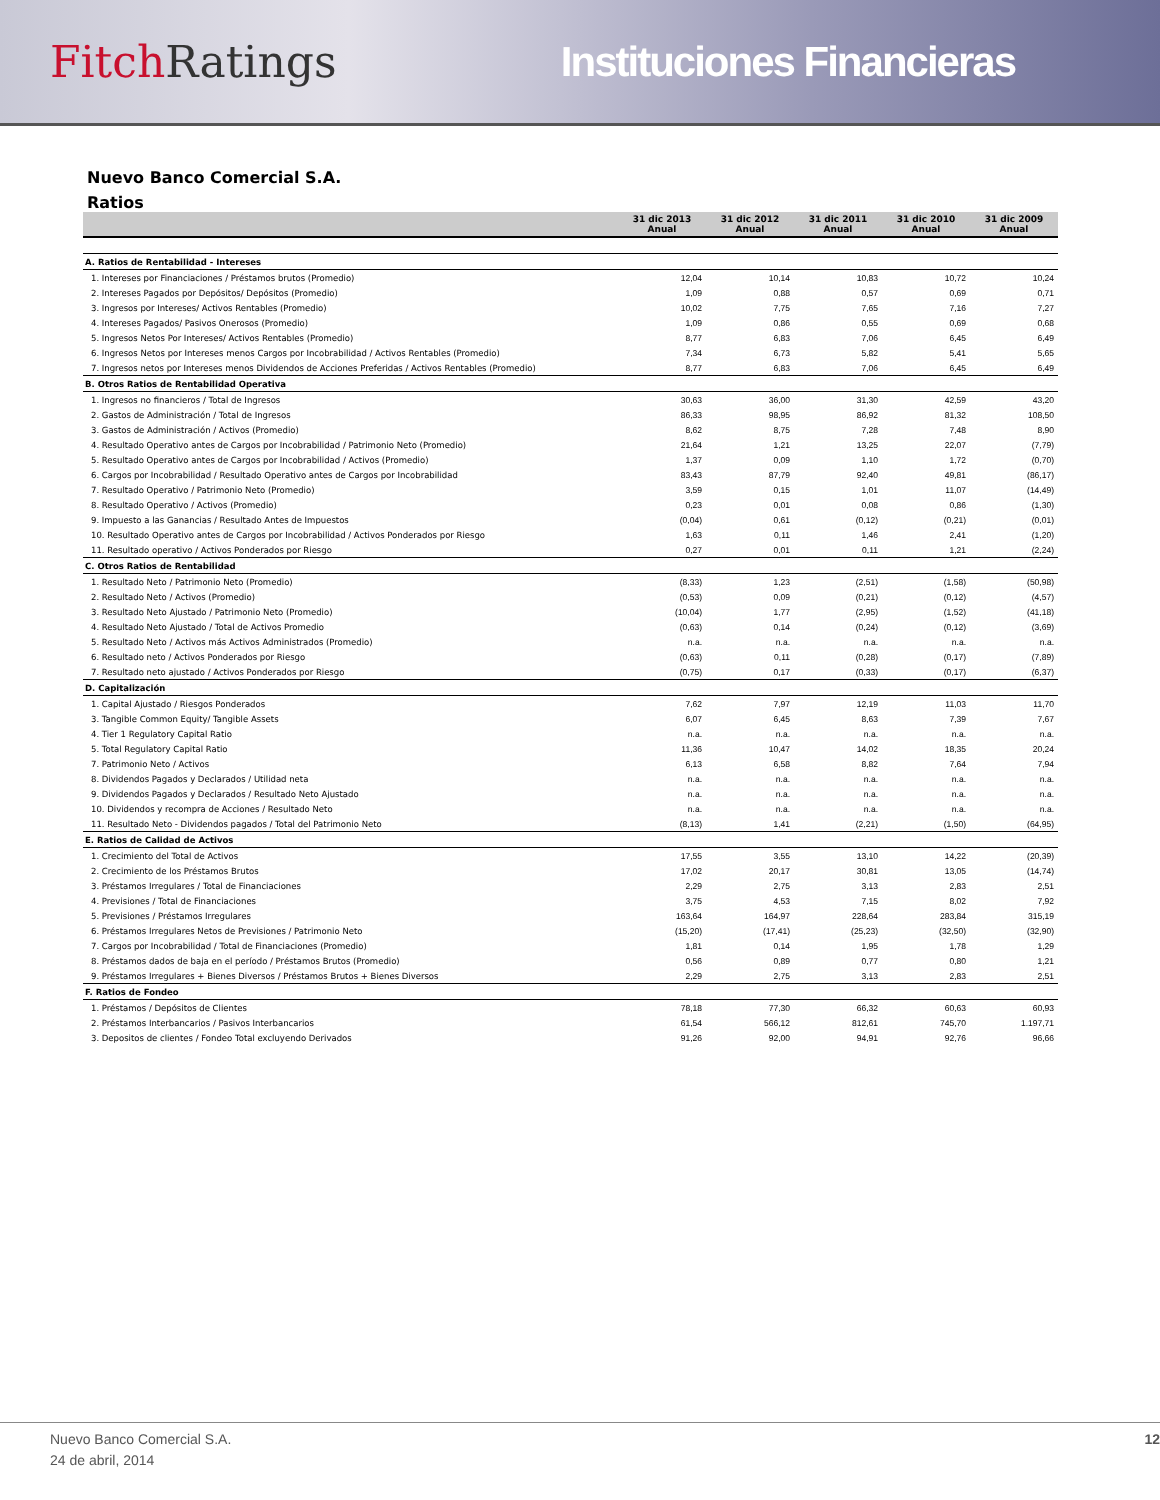Fitch Ratings Instituciones Financieras
Nuevo Banco Comercial S.A.
Ratios
| | 31 dic 2013 Anual | 31 dic 2012 Anual | 31 dic 2011 Anual | 31 dic 2010 Anual | 31 dic 2009 Anual |
| --- | --- | --- | --- | --- | --- |
| A. Ratios de Rentabilidad - Intereses | | | | | |
| 1. Intereses por Financiaciones / Préstamos brutos (Promedio) | 12,04 | 10,14 | 10,83 | 10,72 | 10,24 |
| 2. Intereses Pagados por Depósitos/ Depósitos (Promedio) | 1,09 | 0,88 | 0,57 | 0,69 | 0,71 |
| 3. Ingresos por Intereses/ Activos Rentables (Promedio) | 10,02 | 7,75 | 7,65 | 7,16 | 7,27 |
| 4. Intereses Pagados/ Pasivos Onerosos (Promedio) | 1,09 | 0,86 | 0,55 | 0,69 | 0,68 |
| 5. Ingresos Netos Por Intereses/ Activos Rentables (Promedio) | 8,77 | 6,83 | 7,06 | 6,45 | 6,49 |
| 6. Ingresos Netos por Intereses menos Cargos por Incobrabilidad / Activos Rentables (Promedio) | 7,34 | 6,73 | 5,82 | 5,41 | 5,65 |
| 7. Ingresos netos por Intereses menos Dividendos de Acciones Preferidas / Activos Rentables (Promedio) | 8,77 | 6,83 | 7,06 | 6,45 | 6,49 |
| B. Otros Ratios de Rentabilidad Operativa | | | | | |
| 1. Ingresos no financieros / Total de Ingresos | 30,63 | 36,00 | 31,30 | 42,59 | 43,20 |
| 2. Gastos de Administración / Total de Ingresos | 86,33 | 98,95 | 86,92 | 81,32 | 108,50 |
| 3. Gastos de Administración / Activos (Promedio) | 8,62 | 8,75 | 7,28 | 7,48 | 8,90 |
| 4. Resultado Operativo antes de Cargos por Incobrabilidad / Patrimonio Neto (Promedio) | 21,64 | 1,21 | 13,25 | 22,07 | (7,79) |
| 5. Resultado Operativo antes de Cargos por Incobrabilidad / Activos (Promedio) | 1,37 | 0,09 | 1,10 | 1,72 | (0,70) |
| 6. Cargos por Incobrabilidad / Resultado Operativo antes de Cargos por Incobrabilidad | 83,43 | 87,79 | 92,40 | 49,81 | (86,17) |
| 7. Resultado Operativo / Patrimonio Neto (Promedio) | 3,59 | 0,15 | 1,01 | 11,07 | (14,49) |
| 8. Resultado Operativo / Activos (Promedio) | 0,23 | 0,01 | 0,08 | 0,86 | (1,30) |
| 9. Impuesto a las Ganancias / Resultado Antes de Impuestos | (0,04) | 0,61 | (0,12) | (0,21) | (0,01) |
| 10. Resultado Operativo antes de Cargos por Incobrabilidad / Activos Ponderados por Riesgo | 1,63 | 0,11 | 1,46 | 2,41 | (1,20) |
| 11. Resultado operativo / Activos Ponderados por Riesgo | 0,27 | 0,01 | 0,11 | 1,21 | (2,24) |
| C. Otros Ratios de Rentabilidad | | | | | |
| 1. Resultado Neto / Patrimonio Neto (Promedio) | (8,33) | 1,23 | (2,51) | (1,58) | (50,98) |
| 2. Resultado Neto / Activos (Promedio) | (0,53) | 0,09 | (0,21) | (0,12) | (4,57) |
| 3. Resultado Neto Ajustado / Patrimonio Neto (Promedio) | (10,04) | 1,77 | (2,95) | (1,52) | (41,18) |
| 4. Resultado Neto Ajustado / Total de Activos Promedio | (0,63) | 0,14 | (0,24) | (0,12) | (3,69) |
| 5. Resultado Neto / Activos más Activos Administrados (Promedio) | n.a. | n.a. | n.a. | n.a. | n.a. |
| 6. Resultado neto / Activos Ponderados por Riesgo | (0,63) | 0,11 | (0,28) | (0,17) | (7,89) |
| 7. Resultado neto ajustado / Activos Ponderados por Riesgo | (0,75) | 0,17 | (0,33) | (0,17) | (6,37) |
| D. Capitalización | | | | | |
| 1. Capital Ajustado / Riesgos Ponderados | 7,62 | 7,97 | 12,19 | 11,03 | 11,70 |
| 3. Tangible Common Equity/ Tangible Assets | 6,07 | 6,45 | 8,63 | 7,39 | 7,67 |
| 4. Tier 1 Regulatory Capital Ratio | n.a. | n.a. | n.a. | n.a. | n.a. |
| 5. Total Regulatory Capital Ratio | 11,36 | 10,47 | 14,02 | 18,35 | 20,24 |
| 7. Patrimonio Neto / Activos | 6,13 | 6,58 | 8,82 | 7,64 | 7,94 |
| 8. Dividendos Pagados y Declarados / Utilidad neta | n.a. | n.a. | n.a. | n.a. | n.a. |
| 9. Dividendos Pagados y Declarados / Resultado Neto Ajustado | n.a. | n.a. | n.a. | n.a. | n.a. |
| 10. Dividendos y recompra de Acciones / Resultado Neto | n.a. | n.a. | n.a. | n.a. | n.a. |
| 11. Resultado Neto - Dividendos pagados / Total del Patrimonio Neto | (8,13) | 1,41 | (2,21) | (1,50) | (64,95) |
| E. Ratios de Calidad de Activos | | | | | |
| 1. Crecimiento del Total de Activos | 17,55 | 3,55 | 13,10 | 14,22 | (20,39) |
| 2. Crecimiento de los Préstamos Brutos | 17,02 | 20,17 | 30,81 | 13,05 | (14,74) |
| 3. Préstamos Irregulares / Total de Financiaciones | 2,29 | 2,75 | 3,13 | 2,83 | 2,51 |
| 4. Previsiones / Total de Financiaciones | 3,75 | 4,53 | 7,15 | 8,02 | 7,92 |
| 5. Previsiones / Préstamos Irregulares | 163,64 | 164,97 | 228,64 | 283,84 | 315,19 |
| 6. Préstamos Irregulares Netos de Previsiones / Patrimonio Neto | (15,20) | (17,41) | (25,23) | (32,50) | (32,90) |
| 7. Cargos por Incobrabilidad / Total de Financiaciones (Promedio) | 1,81 | 0,14 | 1,95 | 1,78 | 1,29 |
| 8. Préstamos dados de baja en el período / Préstamos Brutos (Promedio) | 0,56 | 0,89 | 0,77 | 0,80 | 1,21 |
| 9. Préstamos Irregulares + Bienes Diversos / Préstamos Brutos + Bienes Diversos | 2,29 | 2,75 | 3,13 | 2,83 | 2,51 |
| F. Ratios de Fondeo | | | | | |
| 1. Préstamos / Depósitos de Clientes | 78,18 | 77,30 | 66,32 | 60,63 | 60,93 |
| 2. Préstamos Interbancarios / Pasivos Interbancarios | 61,54 | 566,12 | 812,61 | 745,70 | 1.197,71 |
| 3. Depositos de clientes / Fondeo Total excluyendo Derivados | 91,26 | 92,00 | 94,91 | 92,76 | 96,66 |
Nuevo Banco Comercial S.A.
24 de abril, 2014
12